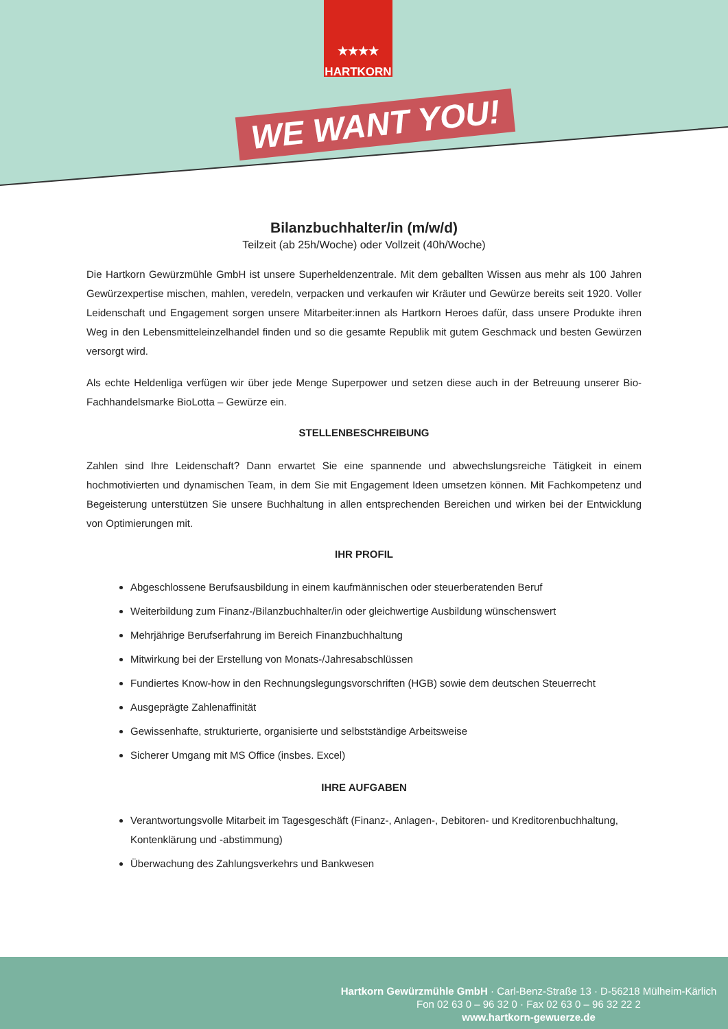★★★★
HARTKORN
WE WANT YOU!
Bilanzbuchhalter/in (m/w/d)
Teilzeit (ab 25h/Woche) oder Vollzeit (40h/Woche)
Die Hartkorn Gewürzmühle GmbH ist unsere Superheldenzentrale. Mit dem geballten Wissen aus mehr als 100 Jahren Gewürzexpertise mischen, mahlen, veredeln, verpacken und verkaufen wir Kräuter und Gewürze bereits seit 1920. Voller Leidenschaft und Engagement sorgen unsere Mitarbeiter:innen als Hartkorn Heroes dafür, dass unsere Produkte ihren Weg in den Lebensmitteleinzelhandel finden und so die gesamte Republik mit gutem Geschmack und besten Gewürzen versorgt wird.
Als echte Heldenliga verfügen wir über jede Menge Superpower und setzen diese auch in der Betreuung unserer Bio-Fachhandelsmarke BioLotta – Gewürze ein.
STELLENBESCHREIBUNG
Zahlen sind Ihre Leidenschaft? Dann erwartet Sie eine spannende und abwechslungsreiche Tätigkeit in einem hochmotivierten und dynamischen Team, in dem Sie mit Engagement Ideen umsetzen können. Mit Fachkompetenz und Begeisterung unterstützen Sie unsere Buchhaltung in allen entsprechenden Bereichen und wirken bei der Entwicklung von Optimierungen mit.
IHR PROFIL
Abgeschlossene Berufsausbildung in einem kaufmännischen oder steuerberatenden Beruf
Weiterbildung zum Finanz-/Bilanzbuchhalter/in oder gleichwertige Ausbildung wünschenswert
Mehrjährige Berufserfahrung im Bereich Finanzbuchhaltung
Mitwirkung bei der Erstellung von Monats-/Jahresabschlüssen
Fundiertes Know-how in den Rechnungslegungsvorschriften (HGB) sowie dem deutschen Steuerrecht
Ausgeprägte Zahlenaffinität
Gewissenhafte, strukturierte, organisierte und selbstständige Arbeitsweise
Sicherer Umgang mit MS Office (insbes. Excel)
IHRE AUFGABEN
Verantwortungsvolle Mitarbeit im Tagesgeschäft (Finanz-, Anlagen-, Debitoren- und Kreditorenbuchhaltung, Kontenklärung und -abstimmung)
Überwachung des Zahlungsverkehrs und Bankwesen
Hartkorn Gewürzmühle GmbH · Carl-Benz-Straße 13 · D-56218 Mülheim-Kärlich
Fon 02 63 0 – 96 32 0 · Fax 02 63 0 – 96 32 22 2
www.hartkorn-gewuerze.de